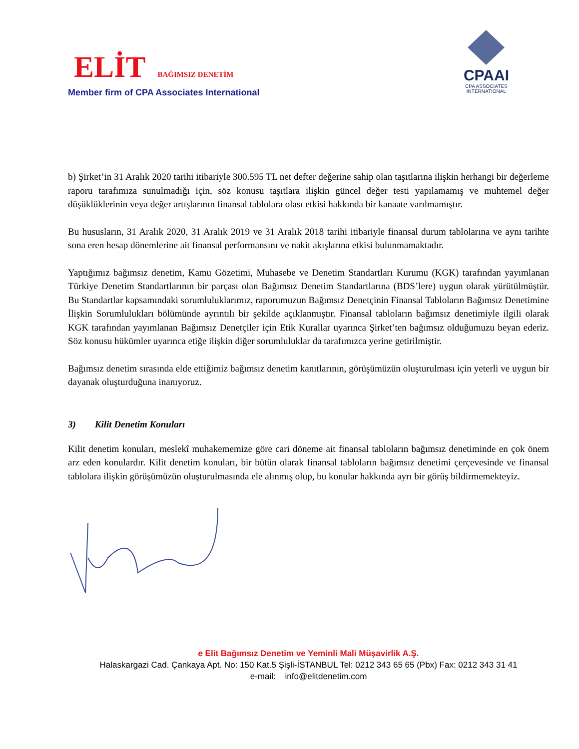ELİT BAĞIMSIZ DENETİM
Member firm of CPA Associates International
CPAAI
CPA ASSOCIATES
INTERNATIONAL
b) Şirket’in 31 Aralık 2020 tarihi itibariyle 300.595 TL net defter değerine sahip olan taşıtlarına ilişkin herhangi bir değerleme raporu tarafımıza sunulmadığı için, söz konusu taşıtlara ilişkin güncel değer testi yapılamamış ve muhtemel değer düşüklüklerinin veya değer artışlarının finansal tablolara olası etkisi hakkında bir kanaate varılmamıştır.
Bu hususların, 31 Aralık 2020, 31 Aralık 2019 ve 31 Aralık 2018 tarihi itibariyle finansal durum tablolarına ve aynı tarihte sona eren hesap dönemlerine ait finansal performansını ve nakit akışlarına etkisi bulunmamaktadır.
Yaptığımız bağımsız denetim, Kamu Gözetimi, Muhasebe ve Denetim Standartları Kurumu (KGK) tarafından yayımlanan Türkiye Denetim Standartlarının bir parçası olan Bağımsız Denetim Standartlarına (BDS’lere) uygun olarak yürütülmüştür. Bu Standartlar kapsamındaki sorumluluklarımız, raporumuzun Bağımsız Denetçinin Finansal Tabloların Bağımsız Denetimine İlişkin Sorumlulukları bölümünde ayrıntılı bir şekilde açıklanmıştır. Finansal tabloların bağımsız denetimiyle ilgili olarak KGK tarafından yayımlanan Bağımsız Denetçiler için Etik Kurallar uyarınca Şirket’ten bağımsız olduğumuzu beyan ederiz. Söz konusu hükümler uyarınca etiğe ilişkin diğer sorumluluklar da tarafımızca yerine getirilmiştir.
Bağımsız denetim sırasında elde ettiğimiz bağımsız denetim kanıtlarının, görüşümüzün oluşturulması için yeterli ve uygun bir dayanak oluşturduğuna inanıyoruz.
3) Kilit Denetim Konuları
Kilit denetim konuları, meslekî muhakememize göre cari döneme ait finansal tabloların bağımsız denetiminde en çok önem arz eden konulardır. Kilit denetim konuları, bir bütün olarak finansal tabloların bağımsız denetimi çerçevesinde ve finansal tablolara ilişkin görüşümüzün oluşturulmasında ele alınmış olup, bu konular hakkında ayrı bir görüş bildirmemekteyiz.
e Elit Bağımsız Denetim ve Yeminli Mali Müşavirlik A.Ş.
Halaskargazi Cad. Çankaya Apt. No: 150 Kat.5 Şişli-İSTANBUL Tel: 0212 343 65 65 (Pbx) Fax: 0212 343 31 41
e-mail: info@elitdenetim.com